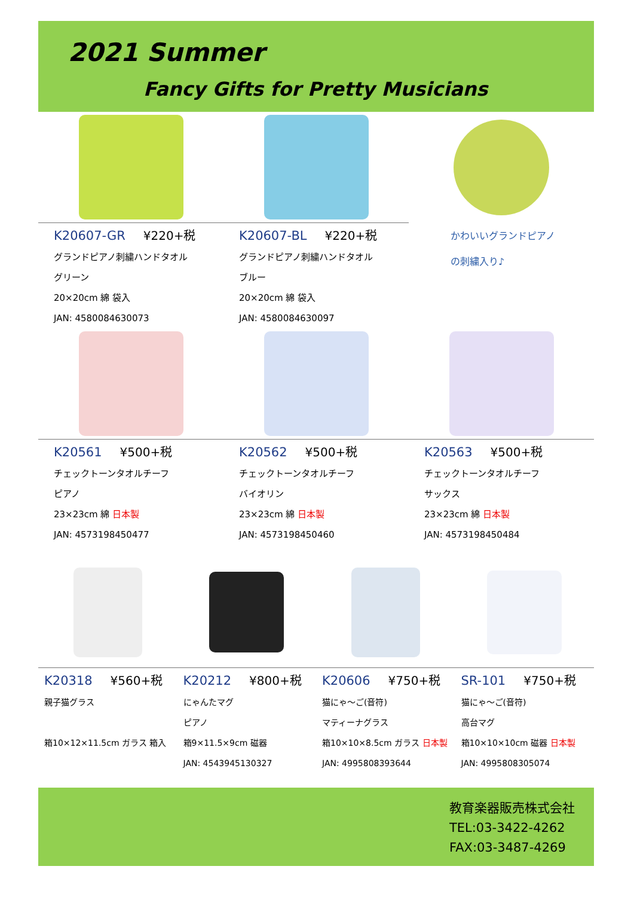2021 Summer
Fancy Gifts for Pretty Musicians
K20607-GR ¥220+税
グランドピアノ刺繍ハンドタオル
グリーン
20×20cm 綿 袋入
JAN: 4580084630073
K20607-BL ¥220+税
グランドピアノ刺繍ハンドタオル
ブルー
20×20cm 綿 袋入
JAN: 4580084630097
かわいいグランドピアノ
の刺繍入り♪
K20561 ¥500+税
チェックトーンタオルチーフ
ピアノ
23×23cm 綿 日本製
JAN: 4573198450477
K20562 ¥500+税
チェックトーンタオルチーフ
バイオリン
23×23cm 綿 日本製
JAN: 4573198450460
K20563 ¥500+税
チェックトーンタオルチーフ
サックス
23×23cm 綿 日本製
JAN: 4573198450484
K20318 ¥560+税
親子猫グラス
箱10×12×11.5cm ガラス 箱入
K20212 ¥800+税
にゃんたマグ
ピアノ
箱9×11.5×9cm 磁器
JAN: 4543945130327
K20606 ¥750+税
猫にゃ〜ご(音符)
マティーナグラス
箱10×10×8.5cm ガラス 日本製
JAN: 4995808393644
SR-101 ¥750+税
猫にゃ〜ご(音符)
高台マグ
箱10×10×10cm 磁器 日本製
JAN: 4995808305074
教育楽器販売株式会社
TEL:03-3422-4262
FAX:03-3487-4269